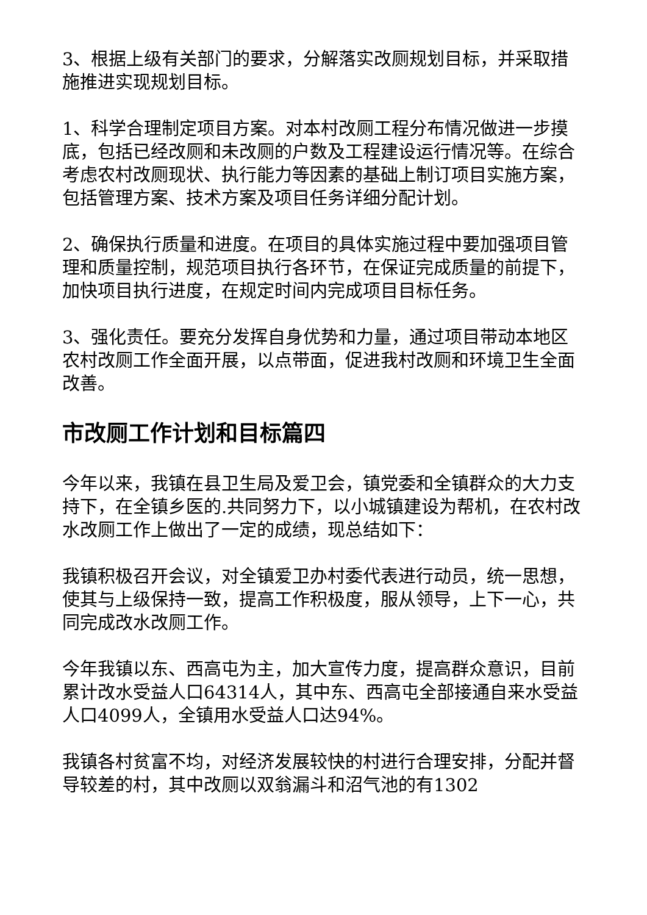3、根据上级有关部门的要求，分解落实改厕规划目标，并采取措施推进实现规划目标。
1、科学合理制定项目方案。对本村改厕工程分布情况做进一步摸底，包括已经改厕和未改厕的户数及工程建设运行情况等。在综合考虑农村改厕现状、执行能力等因素的基础上制订项目实施方案，包括管理方案、技术方案及项目任务详细分配计划。
2、确保执行质量和进度。在项目的具体实施过程中要加强项目管理和质量控制，规范项目执行各环节，在保证完成质量的前提下，加快项目执行进度，在规定时间内完成项目目标任务。
3、强化责任。要充分发挥自身优势和力量，通过项目带动本地区农村改厕工作全面开展，以点带面，促进我村改厕和环境卫生全面改善。
市改厕工作计划和目标篇四
今年以来，我镇在县卫生局及爱卫会，镇党委和全镇群众的大力支持下，在全镇乡医的.共同努力下，以小城镇建设为帮机，在农村改水改厕工作上做出了一定的成绩，现总结如下：
我镇积极召开会议，对全镇爱卫办村委代表进行动员，统一思想，使其与上级保持一致，提高工作积极度，服从领导，上下一心，共同完成改水改厕工作。
今年我镇以东、西高屯为主，加大宣传力度，提高群众意识，目前累计改水受益人口64314人，其中东、西高屯全部接通自来水受益人口4099人，全镇用水受益人口达94%。
我镇各村贫富不均，对经济发展较快的村进行合理安排，分配并督导较差的村，其中改厕以双翁漏斗和沼气池的有1302